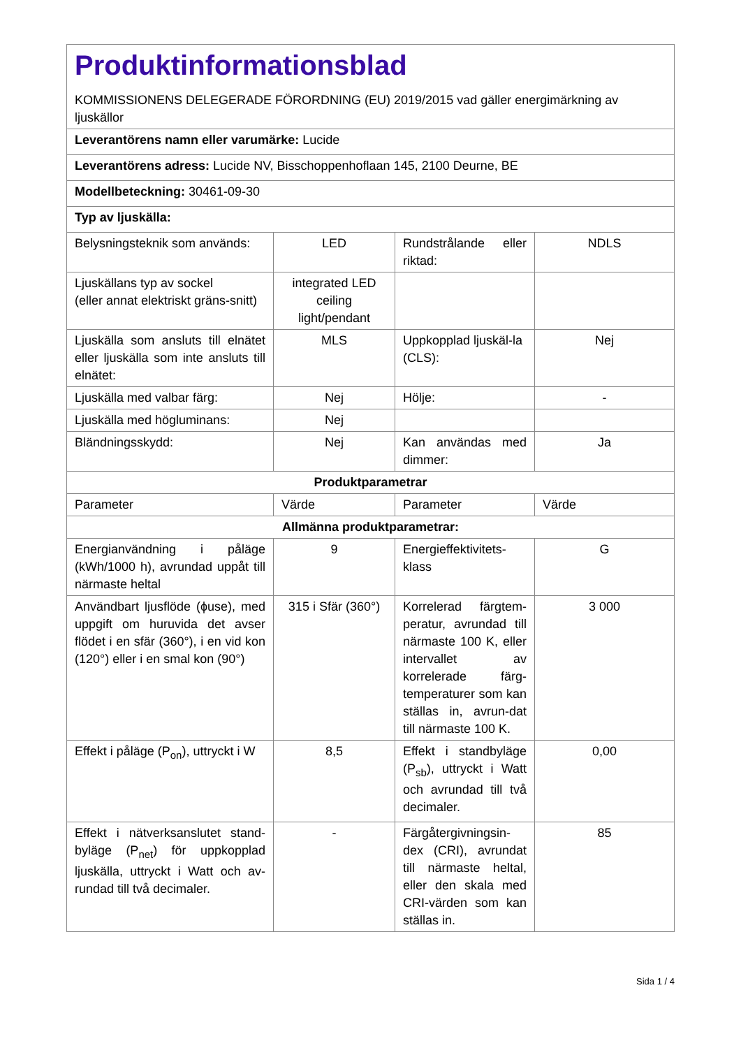| Produktinformationsblad KOMMISSIONENS DELEGERADE FÖRORDNING (EU) 2019/2015 vad gäller energimärkning av ljuskällor | | | |
| Leverantörens namn eller varumärke: Lucide | | | |
| Leverantörens adress: Lucide NV, Bisschoppenhoflaan 145, 2100 Deurne, BE | | | |
| Modellbeteckning: 30461-09-30 | | | |
| Typ av ljuskälla: | | | |
| Belysningsteknik som används: | LED | Rundstrålande eller riktad: | NDLS |
| Ljuskällans typ av sockel (eller annat elektriskt gräns-snitt) | integrated LED ceiling light/pendant | | |
| Ljuskälla som ansluts till elnätet eller ljuskälla som inte ansluts till elnätet: | MLS | Uppkopplad ljuskäl-la (CLS): | Nej |
| Ljuskälla med valbar färg: | Nej | Hölje: | - |
| Ljuskälla med högluminans: | Nej | | |
| Bländningsskydd: | Nej | Kan användas med dimmer: | Ja |
| Produktparametrar | | | |
| Parameter | Värde | Parameter | Värde |
| Allmänna produktparametrar: | | | |
| Energianvändning i påläge (kWh/1000 h), avrundad uppåt till närmaste heltal | 9 | Energieffektivitets-klass | G |
| Användbart ljusflöde (ϕuse), med uppgift om huruvida det avser flödet i en sfär (360°), i en vid kon (120°) eller i en smal kon (90°) | 315 i Sfär (360°) | Korrelerad färgtem-peratur, avrundad till närmaste 100 K, eller intervallet av korrelerade färg-temperaturer som kan ställas in, avrun-dat till närmaste 100 K. | 3 000 |
| Effekt i påläge (P<sub>on</sub>), uttryckt i W | 8,5 | Effekt i standbyläge (P<sub>sb</sub>), uttryckt i Watt och avrundad till två decimaler. | 0,00 |
| Effekt i nätverksanslutet stand-byläge (P<sub>net</sub>) för uppkopplad ljuskälla, uttryckt i Watt och av-rundad till två decimaler. | - | Färgåtergivningsin-dex (CRI), avrundat till närmaste heltal, eller den skala med CRI-värden som kan ställas in. | 85 |
Sida 1 / 4